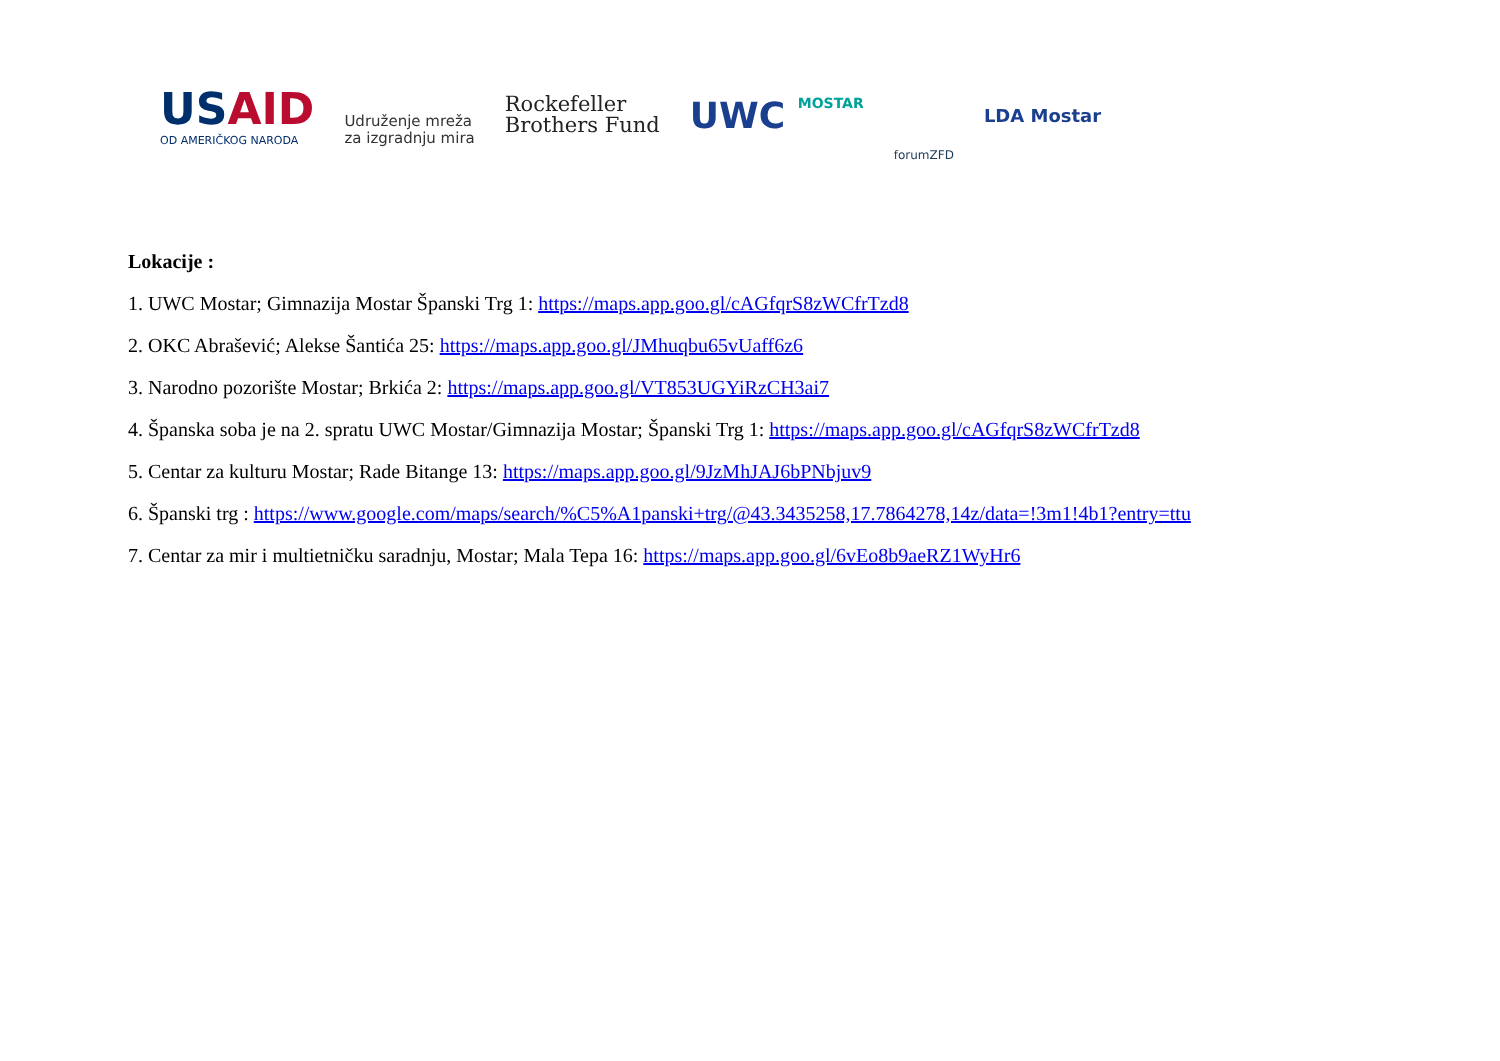USAID
OD AMERIČKOG NARODA
Udruženje mreža
za izgradnju mira
Rockefeller
Brothers Fund
UWC MOSTAR
forumZFD
LDA Mostar
Lokacije :
1. UWC Mostar; Gimnazija Mostar Španski Trg 1: https://maps.app.goo.gl/cAGfqrS8zWCfrTzd8
2. OKC Abrašević; Alekse Šantića 25: https://maps.app.goo.gl/JMhuqbu65vUaff6z6
3. Narodno pozorište Mostar; Brkića 2: https://maps.app.goo.gl/VT853UGYiRzCH3ai7
4. Španska soba je na 2. spratu UWC Mostar/Gimnazija Mostar; Španski Trg 1: https://maps.app.goo.gl/cAGfqrS8zWCfrTzd8
5. Centar za kulturu Mostar; Rade Bitange 13: https://maps.app.goo.gl/9JzMhJAJ6bPNbjuv9
6. Španski trg : https://www.google.com/maps/search/%C5%A1panski+trg/@43.3435258,17.7864278,14z/data=!3m1!4b1?entry=ttu
7. Centar za mir i multietničku saradnju, Mostar; Mala Tepa 16: https://maps.app.goo.gl/6vEo8b9aeRZ1WyHr6